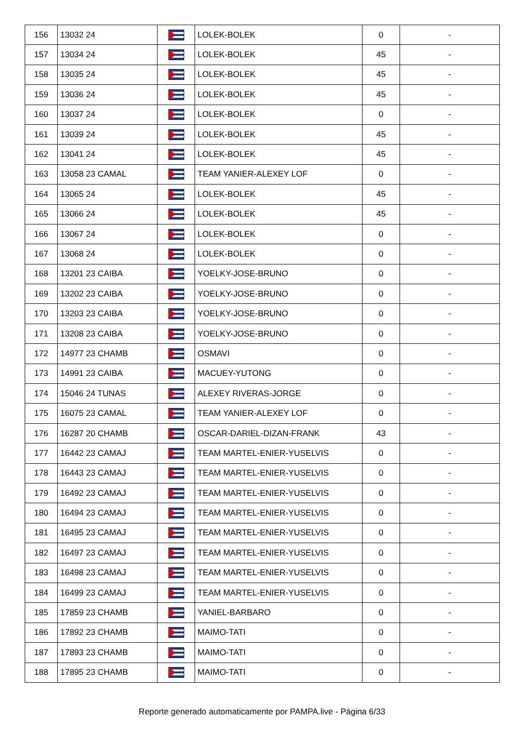| 156 | 13032 24 | | LOLEK-BOLEK | 0 | - |
| 157 | 13034 24 | | LOLEK-BOLEK | 45 | - |
| 158 | 13035 24 | | LOLEK-BOLEK | 45 | - |
| 159 | 13036 24 | | LOLEK-BOLEK | 45 | - |
| 160 | 13037 24 | | LOLEK-BOLEK | 0 | - |
| 161 | 13039 24 | | LOLEK-BOLEK | 45 | - |
| 162 | 13041 24 | | LOLEK-BOLEK | 45 | - |
| 163 | 13058 23 CAMAL | | TEAM YANIER-ALEXEY LOF | 0 | - |
| 164 | 13065 24 | | LOLEK-BOLEK | 45 | - |
| 165 | 13066 24 | | LOLEK-BOLEK | 45 | - |
| 166 | 13067 24 | | LOLEK-BOLEK | 0 | - |
| 167 | 13068 24 | | LOLEK-BOLEK | 0 | - |
| 168 | 13201 23 CAIBA | | YOELKY-JOSE-BRUNO | 0 | - |
| 169 | 13202 23 CAIBA | | YOELKY-JOSE-BRUNO | 0 | - |
| 170 | 13203 23 CAIBA | | YOELKY-JOSE-BRUNO | 0 | - |
| 171 | 13208 23 CAIBA | | YOELKY-JOSE-BRUNO | 0 | - |
| 172 | 14977 23 CHAMB | | OSMAVI | 0 | - |
| 173 | 14991 23 CAIBA | | MACUEY-YUTONG | 0 | - |
| 174 | 15046 24 TUNAS | | ALEXEY RIVERAS-JORGE | 0 | - |
| 175 | 16075 23 CAMAL | | TEAM YANIER-ALEXEY LOF | 0 | - |
| 176 | 16287 20 CHAMB | | OSCAR-DARIEL-DIZAN-FRANK | 43 | - |
| 177 | 16442 23 CAMAJ | | TEAM MARTEL-ENIER-YUSELVIS | 0 | - |
| 178 | 16443 23 CAMAJ | | TEAM MARTEL-ENIER-YUSELVIS | 0 | - |
| 179 | 16492 23 CAMAJ | | TEAM MARTEL-ENIER-YUSELVIS | 0 | - |
| 180 | 16494 23 CAMAJ | | TEAM MARTEL-ENIER-YUSELVIS | 0 | - |
| 181 | 16495 23 CAMAJ | | TEAM MARTEL-ENIER-YUSELVIS | 0 | - |
| 182 | 16497 23 CAMAJ | | TEAM MARTEL-ENIER-YUSELVIS | 0 | - |
| 183 | 16498 23 CAMAJ | | TEAM MARTEL-ENIER-YUSELVIS | 0 | - |
| 184 | 16499 23 CAMAJ | | TEAM MARTEL-ENIER-YUSELVIS | 0 | - |
| 185 | 17859 23 CHAMB | | YANIEL-BARBARO | 0 | - |
| 186 | 17892 23 CHAMB | | MAIMO-TATI | 0 | - |
| 187 | 17893 23 CHAMB | | MAIMO-TATI | 0 | - |
| 188 | 17895 23 CHAMB | | MAIMO-TATI | 0 | - |
Reporte generado automaticamente por PAMPA.live - Página 6/33